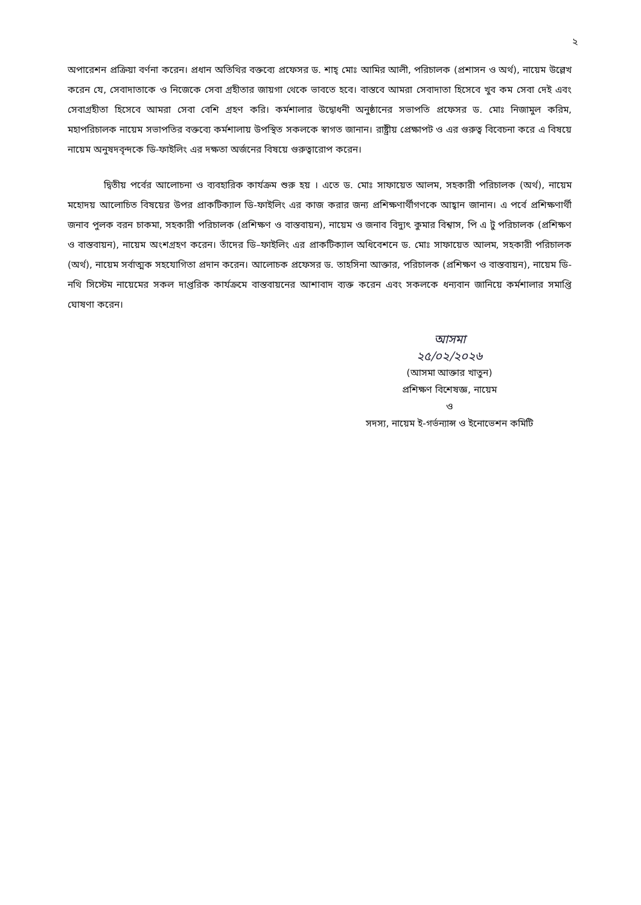২
অপারেশন প্রক্রিয়া বর্ণনা করেন। প্রধান অতিথির বক্তব্যে প্রফেসর ড. শাহ্ মোঃ আমির আলী, পরিচালক (প্রশাসন ও অর্থ), নায়েম উল্লেখ করেন যে, সেবাদাতাকে ও নিজেকে সেবা গ্রহীতার জায়গা থেকে ভাবতে হবে। বাস্তবে আমরা সেবাদাতা হিসেবে খুব কম সেবা দেই এবং সেবাগ্রহীতা হিসেবে আমরা সেবা বেশি গ্রহণ করি। কর্মশালার উদ্বোধনী অনুষ্ঠানের সভাপতি প্রফেসর ড. মোঃ নিজামুল করিম, মহাপরিচালক নায়েম সভাপতির বক্তব্যে কর্মশালায় উপস্থিত সকলকে স্বাগত জানান। রাষ্ট্রীয় প্রেক্ষাপট ও এর গুরুত্ব বিবেচনা করে এ বিষয়ে নায়েম অনুষদবৃন্দকে ডি-ফাইলিং এর দক্ষতা অর্জনের বিষয়ে গুরুত্বারোপ করেন।
দ্বিতীয় পর্বের আলোচনা ও ব্যবহারিক কার্যক্রম শুরু হয় । এতে ড. মোঃ সাফায়েত আলম, সহকারী পরিচালক (অর্থ), নায়েম মহোদয় আলোচিত বিষয়ের উপর প্রাকটিক্যাল ডি-ফাইলিং এর কাজ করার জন্য প্রশিক্ষণার্থীগণকে আহ্বান জানান। এ পর্বে প্রশিক্ষণার্থী জনাব পুলক বরন চাকমা, সহকারী পরিচালক (প্রশিক্ষণ ও বাস্তবায়ন), নায়েম ও জনাব বিদ্যুৎ কুমার বিশ্বাস, পি এ টু পরিচালক (প্রশিক্ষণ ও বাস্তবায়ন), নায়েম অংশগ্রহণ করেন। তাঁদের ডি–ফাইলিং এর প্রাকটিক্যাল অধিবেশনে ড. মোঃ সাফায়েত আলম, সহকারী পরিচালক (অর্থ), নায়েম সর্বাত্মক সহযোগিতা প্রদান করেন। আলোচক প্রফেসর ড. তাহসিনা আক্তার, পরিচালক (প্রশিক্ষণ ও বাস্তবায়ন), নায়েম ডি-নথি সিস্টেম নায়েমের সকল দাপ্তরিক কার্যক্রমে বাস্তবায়নের আশাবাদ ব্যক্ত করেন এবং সকলকে ধন্যবান জানিয়ে কর্মশালার সমাপ্তি ঘোষণা করেন।
আসমা
২৫/০২/২০২৬
(আসমা আক্তার খাতুন)
প্রশিক্ষণ বিশেষজ্ঞ, নায়েম
ও
সদস্য, নায়েম ই-গর্ভন্যান্স ও ইনোভেশন কমিটি